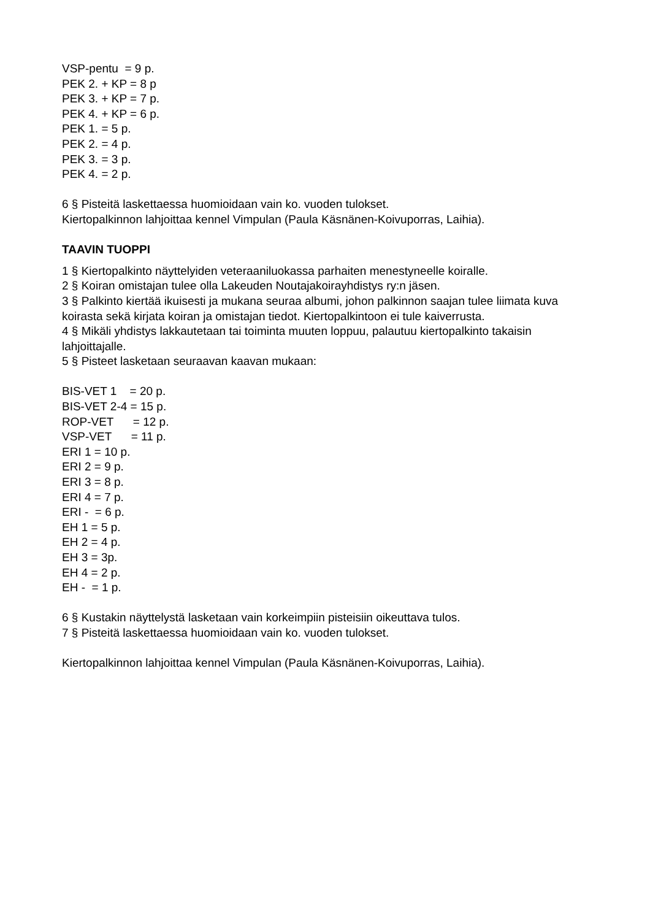VSP-pentu = 9 p.
PEK 2. + KP = 8 p
PEK 3. + KP = 7 p.
PEK 4. + KP = 6 p.
PEK 1. = 5 p.
PEK 2. = 4 p.
PEK 3. = 3 p.
PEK 4. = 2 p.
6 § Pisteitä laskettaessa huomioidaan vain ko. vuoden tulokset.
Kiertopalkinnon lahjoittaa kennel Vimpulan (Paula Käsnänen-Koivuporras, Laihia).
TAAVIN TUOPPI
1 § Kiertopalkinto näyttelyiden veteraaniluokassa parhaiten menestyneelle koiralle.
2 § Koiran omistajan tulee olla Lakeuden Noutajakoirayhdistys ry:n jäsen.
3 § Palkinto kiertää ikuisesti ja mukana seuraa albumi, johon palkinnon saajan tulee liimata kuva koirasta sekä kirjata koiran ja omistajan tiedot. Kiertopalkintoon ei tule kaiverrusta.
4 § Mikäli yhdistys lakkautetaan tai toiminta muuten loppuu, palautuu kiertopalkinto takaisin lahjoittajalle.
5 § Pisteet lasketaan seuraavan kaavan mukaan:
BIS-VET 1 = 20 p.
BIS-VET 2-4 = 15 p.
ROP-VET = 12 p.
VSP-VET = 11 p.
ERI 1 = 10 p.
ERI 2 = 9 p.
ERI 3 = 8 p.
ERI 4 = 7 p.
ERI - = 6 p.
EH 1 = 5 p.
EH 2 = 4 p.
EH 3 = 3p.
EH 4 = 2 p.
EH - = 1 p.
6 § Kustakin näyttelystä lasketaan vain korkeimpiin pisteisiin oikeuttava tulos.
7 § Pisteitä laskettaessa huomioidaan vain ko. vuoden tulokset.
Kiertopalkinnon lahjoittaa kennel Vimpulan (Paula Käsnänen-Koivuporras, Laihia).